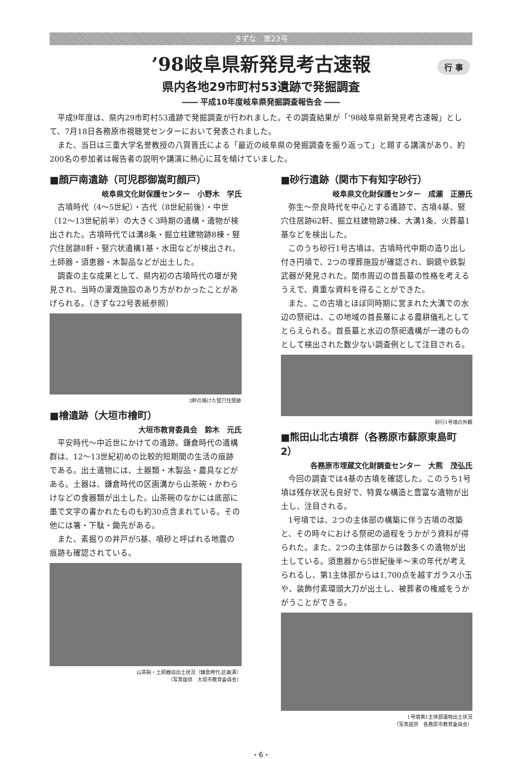きずな　第23号
行 事
’98岐阜県新発見考古速報
県内各地29市町村53遺跡で発掘調査
―― 平成10年度岐阜県発掘調査報告会 ――
平成9年度は、県内29市町村53遺跡で発掘調査が行われました。その調査結果が「’98岐阜県新発見考古速報」として、7月18日各務原市視聴覚センターにおいて発表されました。
また、当日は三重大学名誉教授の八賀晋氏による「最近の岐阜県の発掘調査を振り返って」と題する講演があり、約200名の参加者は報告者の説明や講演に熱心に耳を傾けていました。
■顔戸南遺跡（可児郡御嵩町顔戸）
岐阜県文化財保護センター　小野木　学氏
古墳時代（4〜5世紀）・古代（8世紀前後）・中世（12〜13世紀前半）の大きく3時期の遺構・遺物が検出された。古墳時代では溝8条・掘立柱建物跡8棟・竪穴住居跡8軒・竪穴状遺構1基・水田などが検出され、土師器・須恵器・木製品などが出土した。
調査の主な成果として、県内初の古墳時代の堰が発見され、当時の灌漑施設のあり方がわかったことがあげられる。（きずな22号表紙参照）
2軒の焼けた竪穴住居跡
■檜遺跡（大垣市檜町）
大垣市教育委員会　鈴木　元氏
平安時代〜中近世にかけての遺跡。鎌倉時代の遺構群は、12〜13世紀初めの比較的短期間の生活の痕跡である。出土遺物には、土器類・木製品・農具などがある。土器は、鎌倉時代の区画溝から山茶碗・かわらけなどの食器類が出土した。山茶碗のなかには底部に墨で文字の書かれたものも約30点含まれている。その他には箸・下駄・鋤先がある。
また、素掘りの井戸が5基、噴砂と呼ばれる地震の痕跡も確認されている。
山茶碗・土師器皿出土状況（鎌倉時代:区画溝）
（写真提供　大垣市教育委員会）
■砂行遺跡（関市下有知字砂行）
岐阜県文化財保護センター　成瀬　正勝氏
弥生〜奈良時代を中心とする遺跡で、古墳4基、竪穴住居跡62軒、掘立柱建物跡2棟、大溝1条、火葬墓1基などを検出した。
このうち砂行1号古墳は、古墳時代中期の造り出し付き円墳で、2つの埋葬施設が確認され、銅鏡や鉄製武器が発見された。関市周辺の首長墓の性格を考えるうえで、貴重な資料を得ることができた。
また、この古墳とほぼ同時期に営まれた大溝での水辺の祭祀は、この地域の首長層による農耕儀礼としてとらえられる。首長墓と水辺の祭祀遺構が一連のものとして検出された数少ない調査例として注目される。
砂行1号墳の外観
■熊田山北古墳群（各務原市蘇原東島町2）
各務原市埋蔵文化財調査センター　大熊　茂弘氏
今回の調査では4基の古墳を確認した。このうち1号墳は残存状況も良好で、特異な構造と豊富な遺物が出土し、注目される。
1号墳では、2つの主体部の構築に伴う古墳の改築と、その時々における祭祀の過程をうかがう資料が得られた。また、2つの主体部からは数多くの遺物が出土している。須恵器から5世紀後半〜末の年代が考えられるし、第1主体部からは1,700点を越すガラス小玉や、装飾付素環頭大刀が出土し、被葬者の権威をうかがうことができる。
1号墳第1主体部遺物出土状況
（写真提供　各務原市教育委員会）
・6・